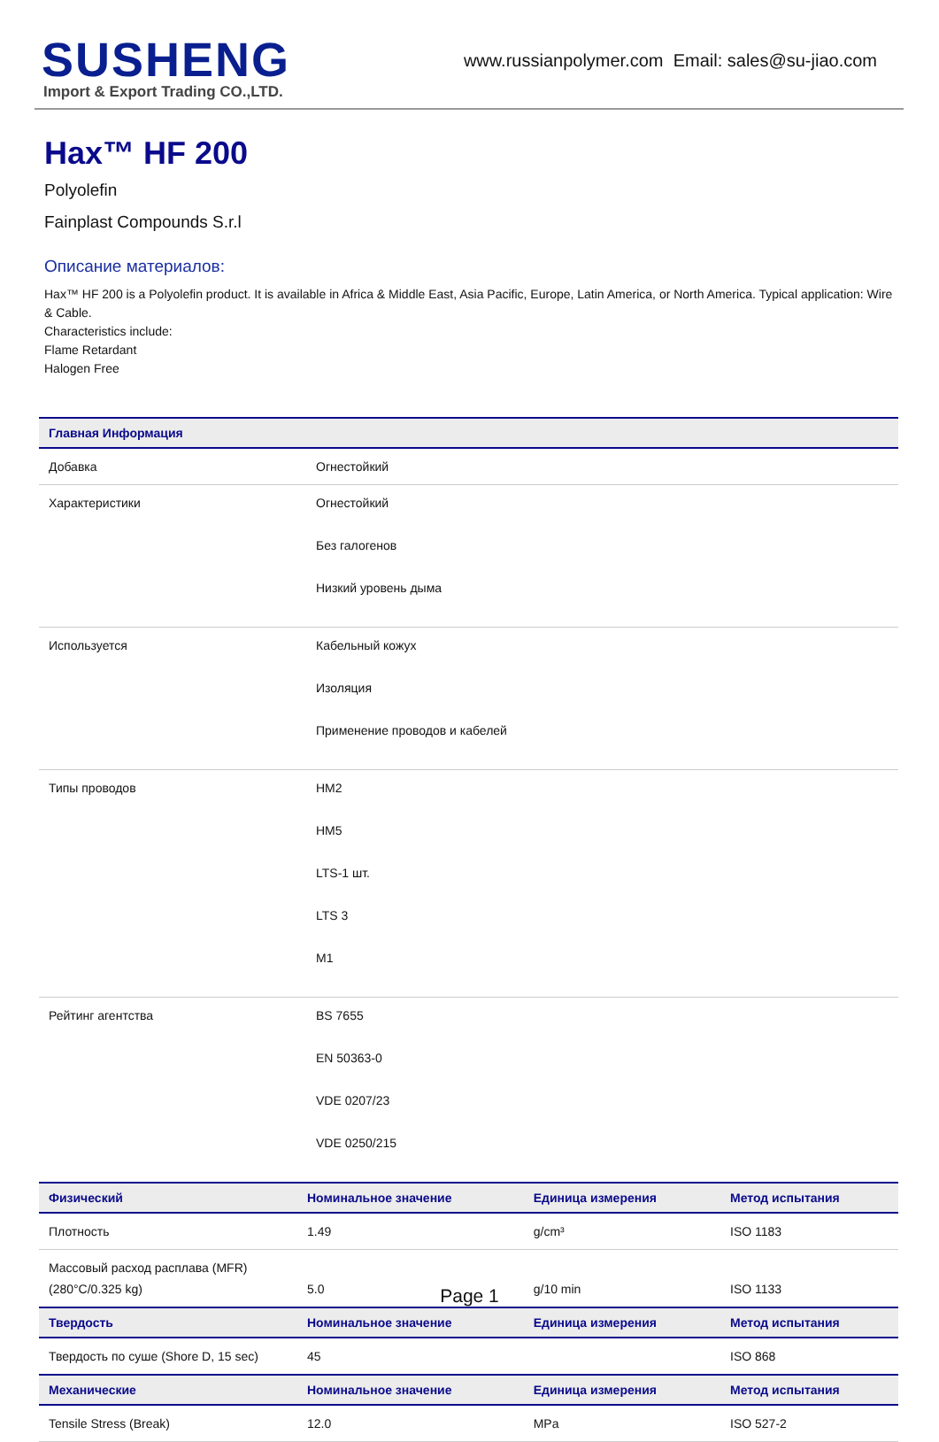SUSHENG
Import & Export Trading CO.,LTD.
www.russianpolymer.com Email: sales@su-jiao.com
Hax™ HF 200
Polyolefin
Fainplast Compounds S.r.l
Описание материалов:
Hax™ HF 200 is a Polyolefin product. It is available in Africa & Middle East, Asia Pacific, Europe, Latin America, or North America. Typical application: Wire & Cable.
Characteristics include:
Flame Retardant
Halogen Free
| Главная Информация | |
| --- | --- |
| Добавка | Огнестойкий |
| Характеристики | Огнестойкий Без галогенов Низкий уровень дыма |
| Используется | Кабельный кожух Изоляция Применение проводов и кабелей |
| Типы проводов | HM2 HM5 LTS-1 шт. LTS 3 M1 |
| Рейтинг агентства | BS 7655 EN 50363-0 VDE 0207/23 VDE 0250/215 |
| Физический | Номинальное значение | Единица измерения | Метод испытания |
| --- | --- | --- | --- |
| Плотность | 1.49 | g/cm³ | ISO 1183 |
| Массовый расход расплава (MFR) (280°C/0.325 kg) | 5.0 | g/10 min | ISO 1133 |
| Твердость | Номинальное значение | Единица измерения | Метод испытания |
| Твердость по суше (Shore D, 15 sec) | 45 | | ISO 868 |
| Механические | Номинальное значение | Единица измерения | Метод испытания |
| Tensile Stress (Break) | 12.0 | MPa | ISO 527-2 |
Page 1